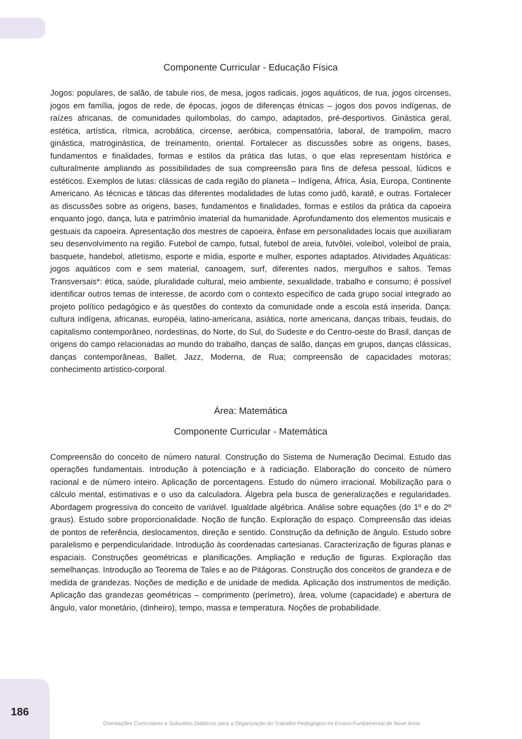Componente Curricular - Educação Física
Jogos: populares, de salão, de tabule rios, de mesa, jogos radicais, jogos aquáticos, de rua, jogos circenses, jogos em família, jogos de rede, de épocas, jogos de diferenças étnicas – jogos dos povos indígenas, de raízes africanas, de comunidades quilombolas, do campo, adaptados, pré-desportivos. Ginástica geral, estética, artística, rítmica, acrobática, circense, aeróbica, compensatória, laboral, de trampolim, macro ginástica, matroginástica, de treinamento, oriental. Fortalecer as discussões sobre as origens, bases, fundamentos e finalidades, formas e estilos da prática das lutas, o que elas representam histórica e culturalmente ampliando as possibilidades de sua compreensão para fins de defesa pessoal, lúdicos e estéticos. Exemplos de lutas: clássicas de cada região do planeta – Indígena, África, Ásia, Europa, Continente Americano. As técnicas e táticas das diferentes modalidades de lutas como judô, karatê, e outras. Fortalecer as discussões sobre as origens, bases, fundamentos e finalidades, formas e estilos da prática da capoeira enquanto jogo, dança, luta e patrimônio imaterial da humanidade. Aprofundamento dos elementos musicais e gestuais da capoeira. Apresentação dos mestres de capoeira, ênfase em personalidades locais que auxiliaram seu desenvolvimento na região. Futebol de campo, futsal, futebol de areia, futvôlei, voleibol, voleibol de praia, basquete, handebol, atletismo, esporte e mídia, esporte e mulher, esportes adaptados. Atividades Aquáticas: jogos aquáticos com e sem material, canoagem, surf, diferentes nados, mergulhos e saltos. Temas Transversais*: ética, saúde, pluralidade cultural, meio ambiente, sexualidade, trabalho e consumo; é possível identificar outros temas de interesse, de acordo com o contexto específico de cada grupo social integrado ao projeto político pedagógico e às questões do contexto da comunidade onde a escola está inserida. Dança: cultura indígena, africanas, européia, latino-americana, asiática, norte americana, danças tribais, feudais, do capitalismo contemporâneo, nordestinas, do Norte, do Sul, do Sudeste e do Centro-oeste do Brasil, danças de origens do campo relacionadas ao mundo do trabalho, danças de salão, danças em grupos, danças clássicas, danças contemporâneas, Ballet, Jazz, Moderna, de Rua; compreensão de capacidades motoras; conhecimento artístico-corporal.
Área: Matemática
Componente Curricular - Matemática
Compreensão do conceito de número natural. Construção do Sistema de Numeração Decimal. Estudo das operações fundamentais. Introdução à potenciação e à radiciação. Elaboração do conceito de número racional e de número inteiro. Aplicação de porcentagens. Estudo do número irracional. Mobilização para o cálculo mental, estimativas e o uso da calculadora. Álgebra pela busca de generalizações e regularidades. Abordagem progressiva do conceito de variável. Igualdade algébrica. Análise sobre equações (do 1º e do 2º graus). Estudo sobre proporcionalidade. Noção de função. Exploração do espaço. Compreensão das ideias de pontos de referência, deslocamentos, direção e sentido. Construção da definição de ângulo. Estudo sobre paralelismo e perpendicularidade. Introdução às coordenadas cartesianas. Caracterização de figuras planas e espaciais. Construções geométricas e planificações. Ampliação e redução de figuras. Exploração das semelhanças. Introdução ao Teorema de Tales e ao de Pitágoras. Construção dos conceitos de grandeza e de medida de grandezas. Noções de medição e de unidade de medida. Aplicação dos instrumentos de medição. Aplicação das grandezas geométricas – comprimento (perímetro), área, volume (capacidade) e abertura de ângulo, valor monetário, (dinheiro), tempo, massa e temperatura. Noções de probabilidade.
186
Orientações Curriculares e Subsídios Didáticos para a Organização do Trabalho Pedagógico no Ensino Fundamental de Nove Anos